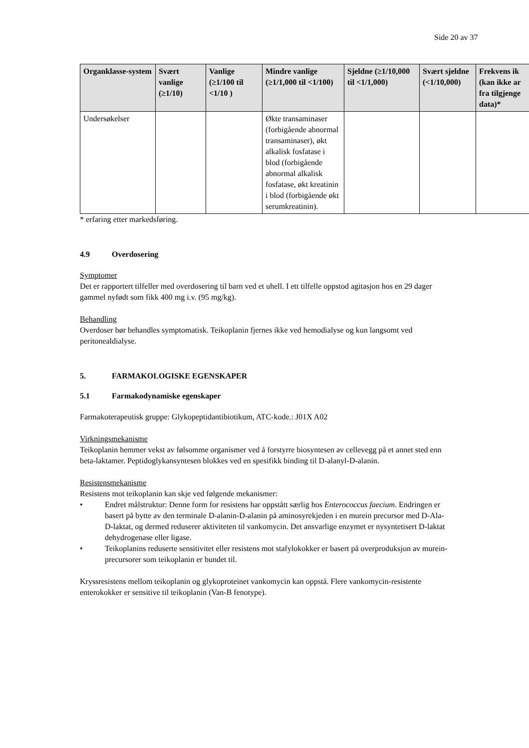Side 20 av 37
| Organklasse-system | Svært vanlige (≥1/10) | Vanlige (≥1/100 til <1/10 ) | Mindre vanlige (≥1/1,000 til <1/100) | Sjeldne (≥1/10,000 til <1/1,000) | Svært sjeldne (<1/10,000) | Frekvens ik (kan ikke ar fra tilgjenge data)* |
| --- | --- | --- | --- | --- | --- | --- |
| Undersøkelser | | | Økte transaminaser (forbigående abnormal transaminaser), økt alkalisk fosfatase i blod (forbigående abnormal alkalisk fosfatase, økt kreatinin i blod (forbigående økt serumkreatinin). | | | |
* erfaring etter markedsføring.
4.9 Overdosering
Symptomer
Det er rapportert tilfeller med overdosering til barn ved et uhell. I ett tilfelle oppstod agitasjon hos en 29 dager gammel nyfødt som fikk 400 mg i.v. (95 mg/kg).
Behandling
Overdoser bør behandles symptomatisk. Teikoplanin fjernes ikke ved hemodialyse og kun langsomt ved peritonealdialyse.
5. FARMAKOLOGISKE EGENSKAPER
5.1 Farmakodynamiske egenskaper
Farmakoterapeutisk gruppe: Glykopeptidantibiotikum, ATC-kode.: J01X A02
Virkningsmekanisme
Teikoplanin hemmer vekst av følsomme organismer ved å forstyrre biosyntesen av cellevegg på et annet sted enn beta-laktamer. Peptidoglykansyntesen blokkes ved en spesifikk binding til D-alanyl-D-alanin.
Resistensmekanisme
Resistens mot teikoplanin kan skje ved følgende mekanismer:
• Endret målstruktur: Denne form for resistens har oppstått særlig hos Enterococcus faecium. Endringen er basert på bytte av den terminale D-alanin-D-alanin på aminosyrekjeden i en murein precursor med D-Ala-D-laktat, og dermed reduserer aktiviteten til vankomycin. Det ansvarlige enzymet er nysyntetisert D-laktat dehydrogenase eller ligase.
• Teikoplanins reduserte sensitivitet eller resistens mot stafylokokker er basert på overproduksjon av murein-precursorer som teikoplanin er bundet til.
Kryssresistens mellom teikoplanin og glykoproteinet vankomycin kan oppstå. Flere vankomycin-resistente enterokokker er sensitive til teikoplanin (Van-B fenotype).